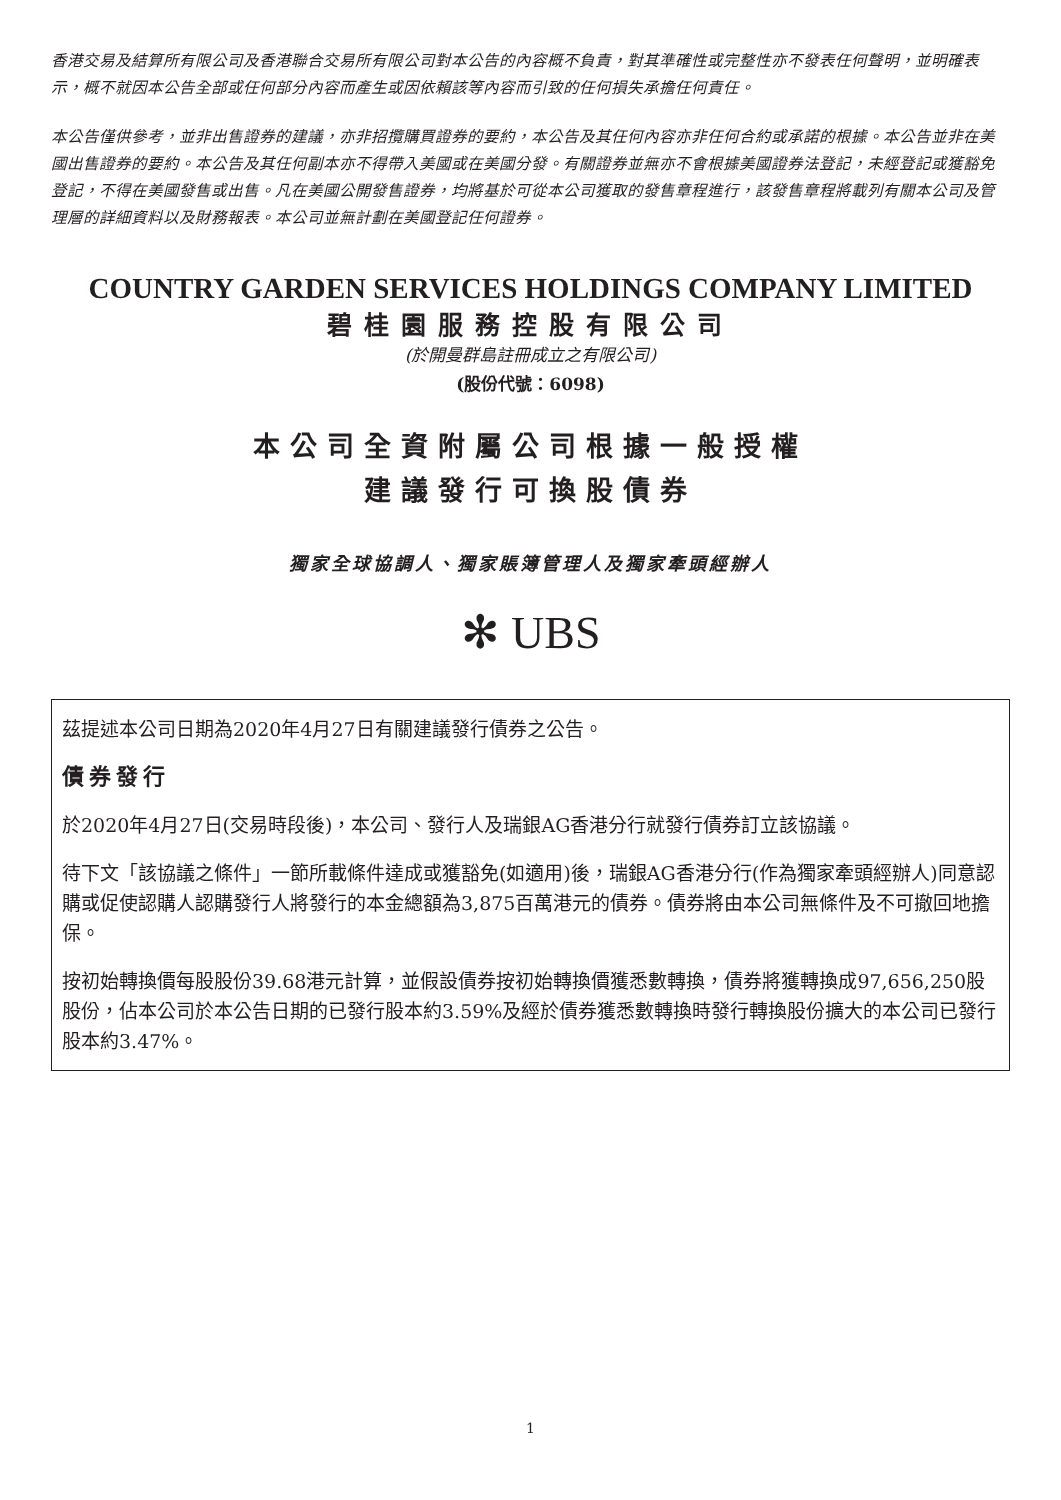香港交易及結算所有限公司及香港聯合交易所有限公司對本公告的內容概不負責，對其準確性或完整性亦不發表任何聲明，並明確表示，概不就因本公告全部或任何部分內容而產生或因依賴該等內容而引致的任何損失承擔任何責任。
本公告僅供參考，並非出售證券的建議，亦非招攬購買證券的要約，本公告及其任何內容亦非任何合約或承諾的根據。本公告並非在美國出售證券的要約。本公告及其任何副本亦不得帶入美國或在美國分發。有關證券並無亦不會根據美國證券法登記，未經登記或獲豁免登記，不得在美國發售或出售。凡在美國公開發售證券，均將基於可從本公司獲取的發售章程進行，該發售章程將載列有關本公司及管理層的詳細資料以及財務報表。本公司並無計劃在美國登記任何證券。
COUNTRY GARDEN SERVICES HOLDINGS COMPANY LIMITED
碧桂園服務控股有限公司
(於開曼群島註冊成立之有限公司)
(股份代號：6098)
本公司全資附屬公司根據一般授權
建議發行可換股債券
獨家全球協調人、獨家賬簿管理人及獨家牽頭經辦人
✻ UBS
茲提述本公司日期為2020年4月27日有關建議發行債券之公告。
債券發行
於2020年4月27日(交易時段後)，本公司、發行人及瑞銀AG香港分行就發行債券訂立該協議。
待下文「該協議之條件」一節所載條件達成或獲豁免(如適用)後，瑞銀AG香港分行(作為獨家牽頭經辦人)同意認購或促使認購人認購發行人將發行的本金總額為3,875百萬港元的債券。債券將由本公司無條件及不可撤回地擔保。
按初始轉換價每股股份39.68港元計算，並假設債券按初始轉換價獲悉數轉換，債券將獲轉換成97,656,250股股份，佔本公司於本公告日期的已發行股本約3.59%及經於債券獲悉數轉換時發行轉換股份擴大的本公司已發行股本約3.47%。
1